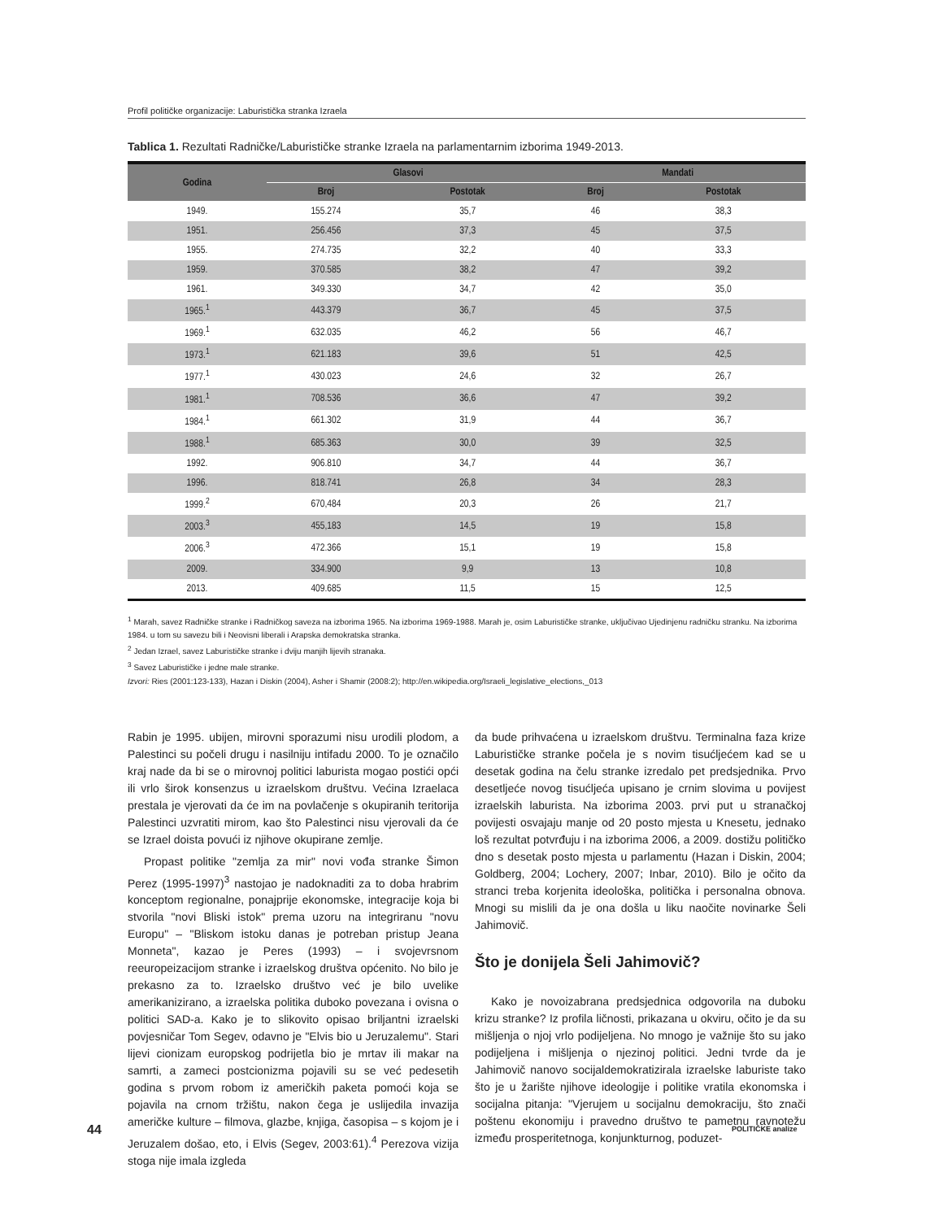Profil političke organizacije: Laburistička stranka Izraela
Tablica 1. Rezultati Radničke/Laburističke stranke Izraela na parlamentarnim izborima 1949-2013.
| Godina | Glasovi | | Mandati | |
| --- | --- | --- | --- | --- |
| | Broj | Postotak | Broj | Postotak |
| 1949. | 155.274 | 35,7 | 46 | 38,3 |
| 1951. | 256.456 | 37,3 | 45 | 37,5 |
| 1955. | 274.735 | 32,2 | 40 | 33,3 |
| 1959. | 370.585 | 38,2 | 47 | 39,2 |
| 1961. | 349.330 | 34,7 | 42 | 35,0 |
| 1965.<sup>1</sup> | 443.379 | 36,7 | 45 | 37,5 |
| 1969.<sup>1</sup> | 632.035 | 46,2 | 56 | 46,7 |
| 1973.<sup>1</sup> | 621.183 | 39,6 | 51 | 42,5 |
| 1977.<sup>1</sup> | 430.023 | 24,6 | 32 | 26,7 |
| 1981.<sup>1</sup> | 708.536 | 36,6 | 47 | 39,2 |
| 1984.<sup>1</sup> | 661.302 | 31,9 | 44 | 36,7 |
| 1988.<sup>1</sup> | 685.363 | 30,0 | 39 | 32,5 |
| 1992. | 906.810 | 34,7 | 44 | 36,7 |
| 1996. | 818.741 | 26,8 | 34 | 28,3 |
| 1999.<sup>2</sup> | 670,484 | 20,3 | 26 | 21,7 |
| 2003.<sup>3</sup> | 455,183 | 14,5 | 19 | 15,8 |
| 2006.<sup>3</sup> | 472.366 | 15,1 | 19 | 15,8 |
| 2009. | 334.900 | 9,9 | 13 | 10,8 |
| 2013. | 409.685 | 11,5 | 15 | 12,5 |
<sup>1</sup> Marah, savez Radničke stranke i Radničkog saveza na izborima 1965. Na izborima 1969-1988. Marah je, osim Laburističke stranke, uključivao Ujedinjenu radničku stranku. Na izborima 1984. u tom su savezu bili i Neovisni liberali i Arapska demokratska stranka.
<sup>2</sup> Jedan Izrael, savez Laburističke stranke i dviju manjih lijevih stranaka.
<sup>3</sup> Savez Laburističke i jedne male stranke.
Izvori: Ries (2001:123-133), Hazan i Diskin (2004), Asher i Shamir (2008:2); http://en.wikipedia.org/Israeli_legislative_elections,_013
Rabin je 1995. ubijen, mirovni sporazumi nisu urodili plodom, a Palestinci su počeli drugu i nasilniju intifadu 2000. To je označilo kraj nade da bi se o mirovnoj politici laburista mogao postići opći ili vrlo širok konsenzus u izraelskom društvu. Većina Izraelaca prestala je vjerovati da će im na povlačenje s okupiranih teritorija Palestinci uzvratiti mirom, kao što Palestinci nisu vjerovali da će se Izrael doista povući iz njihove okupirane zemlje.
Propast politike "zemlja za mir" novi vođa stranke Šimon Perez (1995-1997)<sup>3</sup> nastojao je nadoknaditi za to doba hrabrim konceptom regionalne, ponajprije ekonomske, integracije koja bi stvorila "novi Bliski istok" prema uzoru na integriranu "novu Europu" – "Bliskom istoku danas je potreban pristup Jeana Monneta", kazao je Peres (1993) – i svojevrsnom reeuropeizacijom stranke i izraelskog društva općenito. No bilo je prekasno za to. Izraelsko društvo već je bilo uvelike amerikanizirano, a izraelska politika duboko povezana i ovisna o politici SAD-a. Kako je to slikovito opisao briljantni izraelski povjesničar Tom Segev, odavno je "Elvis bio u Jeruzalemu". Stari lijevi cionizam europskog podrijetla bio je mrtav ili makar na samrti, a zameci postcionizma pojavili su se već pedesetih godina s prvom robom iz američkih paketa pomoći koja se pojavila na crnom tržištu, nakon čega je uslijedila invazija američke kulture – filmova, glazbe, knjiga, časopisa – s kojom je i Jeruzalem došao, eto, i Elvis (Segev, 2003:61).<sup>4</sup> Perezova vizija stoga nije imala izgleda
da bude prihvaćena u izraelskom društvu. Terminalna faza krize Laburističke stranke počela je s novim tisućljećem kad se u desetak godina na čelu stranke izredalo pet predsjednika. Prvo desetljeće novog tisućljeća upisano je crnim slovima u povijest izraelskih laburista. Na izborima 2003. prvi put u stranačkoj povijesti osvajaju manje od 20 posto mjesta u Knesetu, jednako loš rezultat potvrđuju i na izborima 2006, a 2009. dostižu političko dno s desetak posto mjesta u parlamentu (Hazan i Diskin, 2004; Goldberg, 2004; Lochery, 2007; Inbar, 2010). Bilo je očito da stranci treba korjenita ideološka, politička i personalna obnova. Mnogi su mislili da je ona došla u liku naočite novinarke Šeli Jahimovič.
Što je donijela Šeli Jahimovič?
Kako je novoizabrana predsjednica odgovorila na duboku krizu stranke? Iz profila ličnosti, prikazana u okviru, očito je da su mišljenja o njoj vrlo podijeljena. No mnogo je važnije što su jako podijeljena i mišljenja o njezinoj politici. Jedni tvrde da je Jahimovič nanovo socijaldemokratizirala izraelske laburiste tako što je u žarište njihove ideologije i politike vratila ekonomska i socijalna pitanja: "Vjerujem u socijalnu demokraciju, što znači poštenu ekonomiju i pravedno društvo te pametnu ravnotežu između prosperitetnoga, konjunkturnog, poduzet-
44 POLITIČKE analize